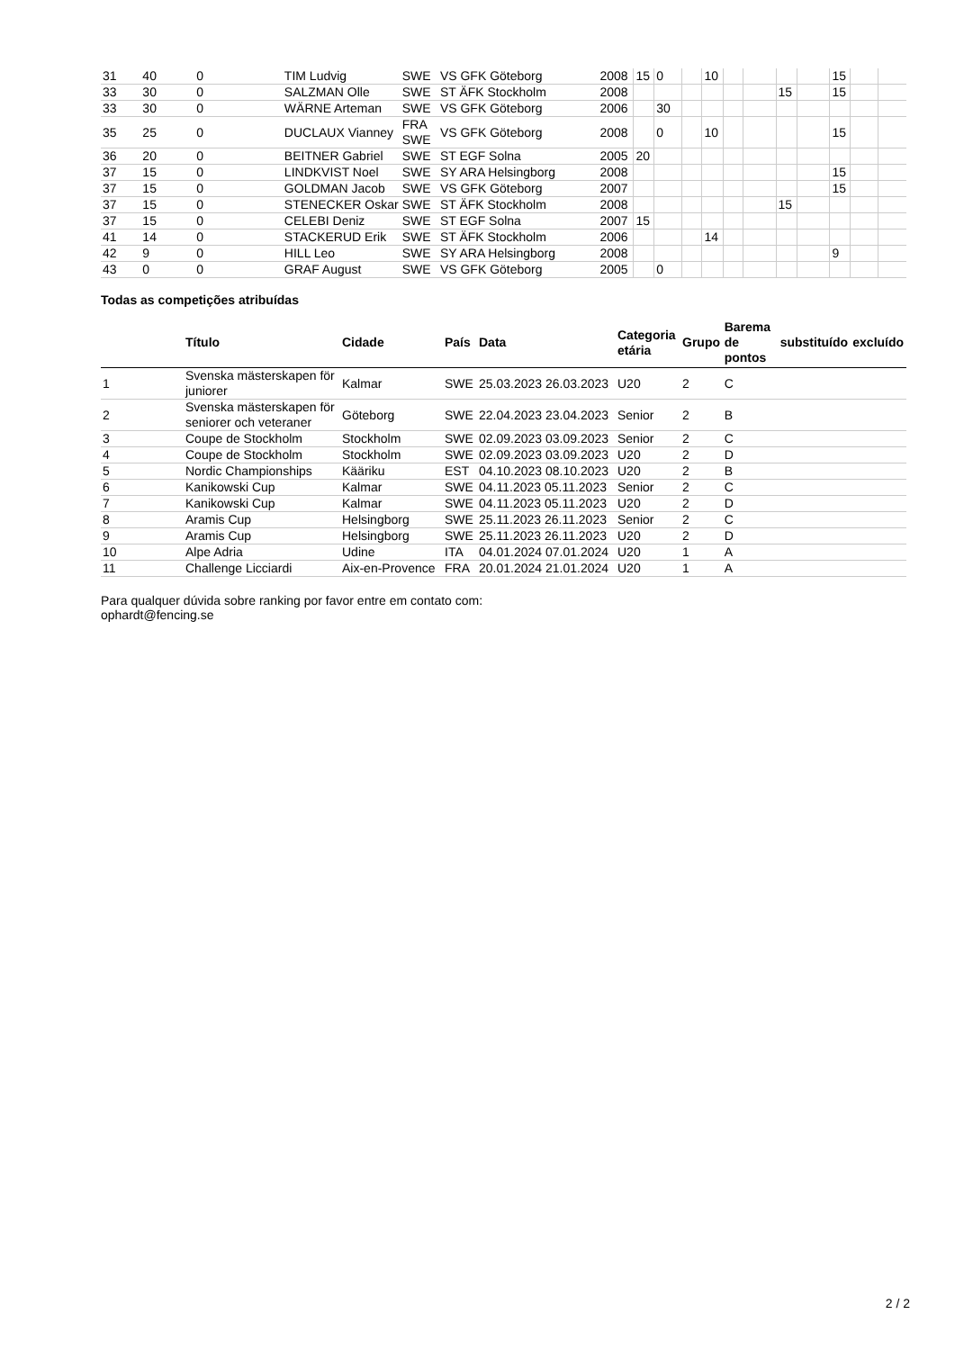| 31 | 40 | 0 | TIM Ludvig | SWE | VS GFK Göteborg | 2008 | 15 | 0 | | 10 | | | | | 15 | | |
| 33 | 30 | 0 | SALZMAN Olle | SWE | ST ÄFK Stockholm | 2008 | | | | | | | 15 | | 15 | | |
| 33 | 30 | 0 | WÄRNE Arteman | SWE | VS GFK Göteborg | 2006 | | 30 | | | | | | | | | |
| 35 | 25 | 0 | DUCLAUX Vianney | FRA SWE | VS GFK Göteborg | 2008 | | 0 | | 10 | | | | | 15 | | |
| 36 | 20 | 0 | BEITNER Gabriel | SWE | ST EGF Solna | 2005 | 20 | | | | | | | | | | |
| 37 | 15 | 0 | LINDKVIST Noel | SWE | SY ARA Helsingborg | 2008 | | | | | | | | | 15 | | |
| 37 | 15 | 0 | GOLDMAN Jacob | SWE | VS GFK Göteborg | 2007 | | | | | | | | | 15 | | |
| 37 | 15 | 0 | STENECKER Oskar | SWE | ST ÄFK Stockholm | 2008 | | | | | | | 15 | | | | |
| 37 | 15 | 0 | CELEBI Deniz | SWE | ST EGF Solna | 2007 | 15 | | | | | | | | | | |
| 41 | 14 | 0 | STACKERUD Erik | SWE | ST ÄFK Stockholm | 2006 | | | | 14 | | | | | | | |
| 42 | 9 | 0 | HILL Leo | SWE | SY ARA Helsingborg | 2008 | | | | | | | | | 9 | | |
| 43 | 0 | 0 | GRAF August | SWE | VS GFK Göteborg | 2005 | | 0 | | | | | | | | | |
Todas as competições atribuídas
| | Título | Cidade | País | Data | Categoria etária | Grupo | Barema de pontos | substituído | excluído |
| --- | --- | --- | --- | --- | --- | --- | --- | --- | --- |
| 1 | Svenska mästerskapen för juniorer | Kalmar | SWE | 25.03.2023 26.03.2023 | U20 | 2 | C | | |
| 2 | Svenska mästerskapen för seniorer och veteraner | Göteborg | SWE | 22.04.2023 23.04.2023 | Senior | 2 | B | | |
| 3 | Coupe de Stockholm | Stockholm | SWE | 02.09.2023 03.09.2023 | Senior | 2 | C | | |
| 4 | Coupe de Stockholm | Stockholm | SWE | 02.09.2023 03.09.2023 | U20 | 2 | D | | |
| 5 | Nordic Championships | Kääriku | EST | 04.10.2023 08.10.2023 | U20 | 2 | B | | |
| 6 | Kanikowski Cup | Kalmar | SWE | 04.11.2023 05.11.2023 | Senior | 2 | C | | |
| 7 | Kanikowski Cup | Kalmar | SWE | 04.11.2023 05.11.2023 | U20 | 2 | D | | |
| 8 | Aramis Cup | Helsingborg | SWE | 25.11.2023 26.11.2023 | Senior | 2 | C | | |
| 9 | Aramis Cup | Helsingborg | SWE | 25.11.2023 26.11.2023 | U20 | 2 | D | | |
| 10 | Alpe Adria | Udine | ITA | 04.01.2024 07.01.2024 | U20 | 1 | A | | |
| 11 | Challenge Licciardi | Aix-en-Provence | FRA | 20.01.2024 21.01.2024 | U20 | 1 | A | | |
Para qualquer dúvida sobre ranking por favor entre em contato com:
ophardt@fencing.se
2 / 2